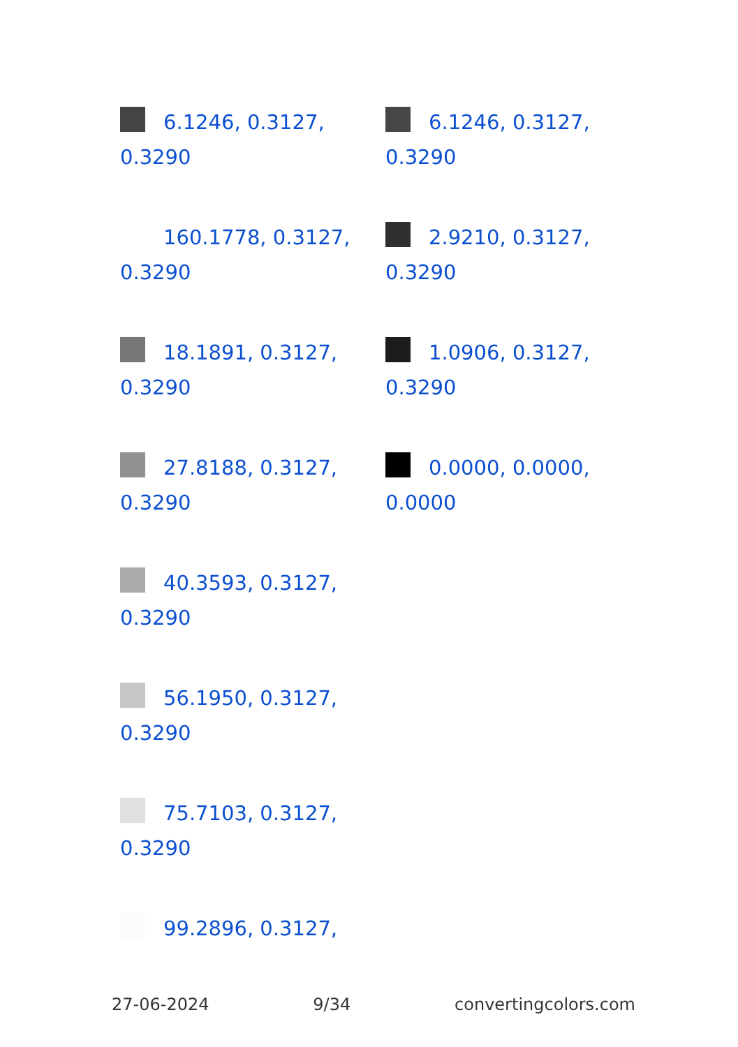6.1246, 0.3127, 0.3290
160.1778, 0.3127, 0.3290
18.1891, 0.3127, 0.3290
27.8188, 0.3127, 0.3290
40.3593, 0.3127, 0.3290
56.1950, 0.3127, 0.3290
75.7103, 0.3127, 0.3290
99.2896, 0.3127,
6.1246, 0.3127, 0.3290
2.9210, 0.3127, 0.3290
1.0906, 0.3127, 0.3290
0.0000, 0.0000, 0.0000
27-06-2024 9/34 convertingcolors.com